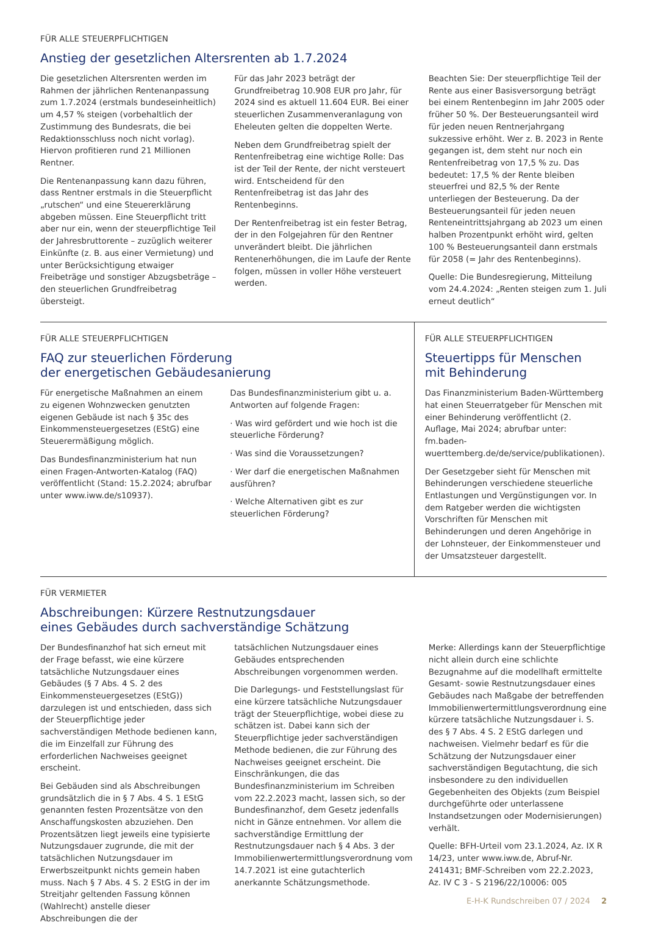FÜR ALLE STEUERPFLICHTIGEN
Anstieg der gesetzlichen Altersrenten ab 1.7.2024
Die gesetzlichen Altersrenten werden im Rahmen der jährlichen Rentenanpassung zum 1.7.2024 (erstmals bundeseinheitlich) um 4,57 % steigen (vorbehaltlich der Zustimmung des Bundesrats, die bei Redaktionsschluss noch nicht vorlag). Hiervon profitieren rund 21 Millionen Rentner.
Die Rentenanpassung kann dazu führen, dass Rentner erstmals in die Steuerpflicht „rutschen“ und eine Steuererklärung abgeben müssen. Eine Steuerpflicht tritt aber nur ein, wenn der steuerpflichtige Teil der Jahresbruttorente – zuzüglich weiterer Einkünfte (z. B. aus einer Vermietung) und unter Berücksichtigung etwaiger Freibeträge und sonstiger Abzugsbeträge – den steuerlichen Grundfreibetrag übersteigt.
Für das Jahr 2023 beträgt der Grundfreibetrag 10.908 EUR pro Jahr, für 2024 sind es aktuell 11.604 EUR. Bei einer steuerlichen Zusammenveranlagung von Eheleuten gelten die doppelten Werte.
Neben dem Grundfreibetrag spielt der Rentenfreibetrag eine wichtige Rolle: Das ist der Teil der Rente, der nicht versteuert wird. Entscheidend für den Rentenfreibetrag ist das Jahr des Rentenbeginns.
Der Rentenfreibetrag ist ein fester Betrag, der in den Folgejahren für den Rentner unverändert bleibt. Die jährlichen Rentenerhöhungen, die im Laufe der Rente folgen, müssen in voller Höhe versteuert werden.
Beachten Sie: Der steuerpflichtige Teil der Rente aus einer Basisversorgung beträgt bei einem Rentenbeginn im Jahr 2005 oder früher 50 %. Der Besteuerungsanteil wird für jeden neuen Rentnerjahrgang sukzessive erhöht. Wer z. B. 2023 in Rente gegangen ist, dem steht nur noch ein Rentenfreibetrag von 17,5 % zu. Das bedeutet: 17,5 % der Rente bleiben steuerfrei und 82,5 % der Rente unterliegen der Besteuerung. Da der Besteuerungsanteil für jeden neuen Renteneintrittsjahrgang ab 2023 um einen halben Prozentpunkt erhöht wird, gelten 100 % Besteuerungsanteil dann erstmals für 2058 (= Jahr des Rentenbeginns).
Quelle: Die Bundesregierung, Mitteilung vom 24.4.2024: „Renten steigen zum 1. Juli erneut deutlich“
FÜR ALLE STEUERPFLICHTIGEN
FAQ zur steuerlichen Förderung
der energetischen Gebäudesanierung
Für energetische Maßnahmen an einem zu eigenen Wohnzwecken genutzten eigenen Gebäude ist nach § 35c des Einkommensteuergesetzes (EStG) eine Steuerermäßigung möglich.
Das Bundesfinanzministerium hat nun einen Fragen-Antworten-Katalog (FAQ) veröffentlicht (Stand: 15.2.2024; abrufbar unter www.iww.de/s10937).
Das Bundesfinanzministerium gibt u. a. Antworten auf folgende Fragen:
· Was wird gefördert und wie hoch ist die steuerliche Förderung?
· Was sind die Voraussetzungen?
· Wer darf die energetischen Maßnahmen ausführen?
· Welche Alternativen gibt es zur steuerlichen Förderung?
FÜR ALLE STEUERPFLICHTIGEN
Steuertipps für Menschen
mit Behinderung
Das Finanzministerium Baden-Württemberg hat einen Steuerratgeber für Menschen mit einer Behinderung veröffentlicht (2. Auflage, Mai 2024; abrufbar unter: fm.baden-wuerttemberg.de/de/service/publikationen).
Der Gesetzgeber sieht für Menschen mit Behinderungen verschiedene steuerliche Entlastungen und Vergünstigungen vor. In dem Ratgeber werden die wichtigsten Vorschriften für Menschen mit Behinderungen und deren Angehörige in der Lohnsteuer, der Einkommensteuer und der Umsatzsteuer dargestellt.
FÜR VERMIETER
Abschreibungen: Kürzere Restnutzungsdauer
eines Gebäudes durch sachverständige Schätzung
Der Bundesfinanzhof hat sich erneut mit der Frage befasst, wie eine kürzere tatsächliche Nutzungsdauer eines Gebäudes (§ 7 Abs. 4 S. 2 des Einkommensteuergesetzes (EStG)) darzulegen ist und entschieden, dass sich der Steuerpflichtige jeder sachverständigen Methode bedienen kann, die im Einzelfall zur Führung des erforderlichen Nachweises geeignet erscheint.
Bei Gebäuden sind als Abschreibungen grundsätzlich die in § 7 Abs. 4 S. 1 EStG genannten festen Prozentsätze von den Anschaffungskosten abzuziehen. Den Prozentsätzen liegt jeweils eine typisierte Nutzungsdauer zugrunde, die mit der tatsächlichen Nutzungsdauer im Erwerbszeitpunkt nichts gemein haben muss. Nach § 7 Abs. 4 S. 2 EStG in der im Streitjahr geltenden Fassung können (Wahlrecht) anstelle dieser Abschreibungen die der
tatsächlichen Nutzungsdauer eines Gebäudes entsprechenden Abschreibungen vorgenommen werden.
Die Darlegungs- und Feststellungslast für eine kürzere tatsächliche Nutzungsdauer trägt der Steuerpflichtige, wobei diese zu schätzen ist. Dabei kann sich der Steuerpflichtige jeder sachverständigen Methode bedienen, die zur Führung des Nachweises geeignet erscheint. Die Einschränkungen, die das Bundesfinanzministerium im Schreiben vom 22.2.2023 macht, lassen sich, so der Bundesfinanzhof, dem Gesetz jedenfalls nicht in Gänze entnehmen. Vor allem die sachverständige Ermittlung der Restnutzungsdauer nach § 4 Abs. 3 der Immobilienwertermittlungsverordnung vom 14.7.2021 ist eine gutachterlich anerkannte Schätzungsmethode.
Merke: Allerdings kann der Steuerpflichtige nicht allein durch eine schlichte Bezugnahme auf die modellhaft ermittelte Gesamt- sowie Restnutzungsdauer eines Gebäudes nach Maßgabe der betreffenden Immobilienwertermittlungsverordnung eine kürzere tatsächliche Nutzungsdauer i. S. des § 7 Abs. 4 S. 2 EStG darlegen und nachweisen. Vielmehr bedarf es für die Schätzung der Nutzungsdauer einer sachverständigen Begutachtung, die sich insbesondere zu den individuellen Gegebenheiten des Objekts (zum Beispiel durchgeführte oder unterlassene Instandsetzungen oder Modernisierungen) verhält.
Quelle: BFH-Urteil vom 23.1.2024, Az. IX R 14/23, unter www.iww.de, Abruf-Nr. 241431; BMF-Schreiben vom 22.2.2023, Az. IV C 3 - S 2196/22/10006: 005
E-H-K Rundschreiben 07 / 2024 2